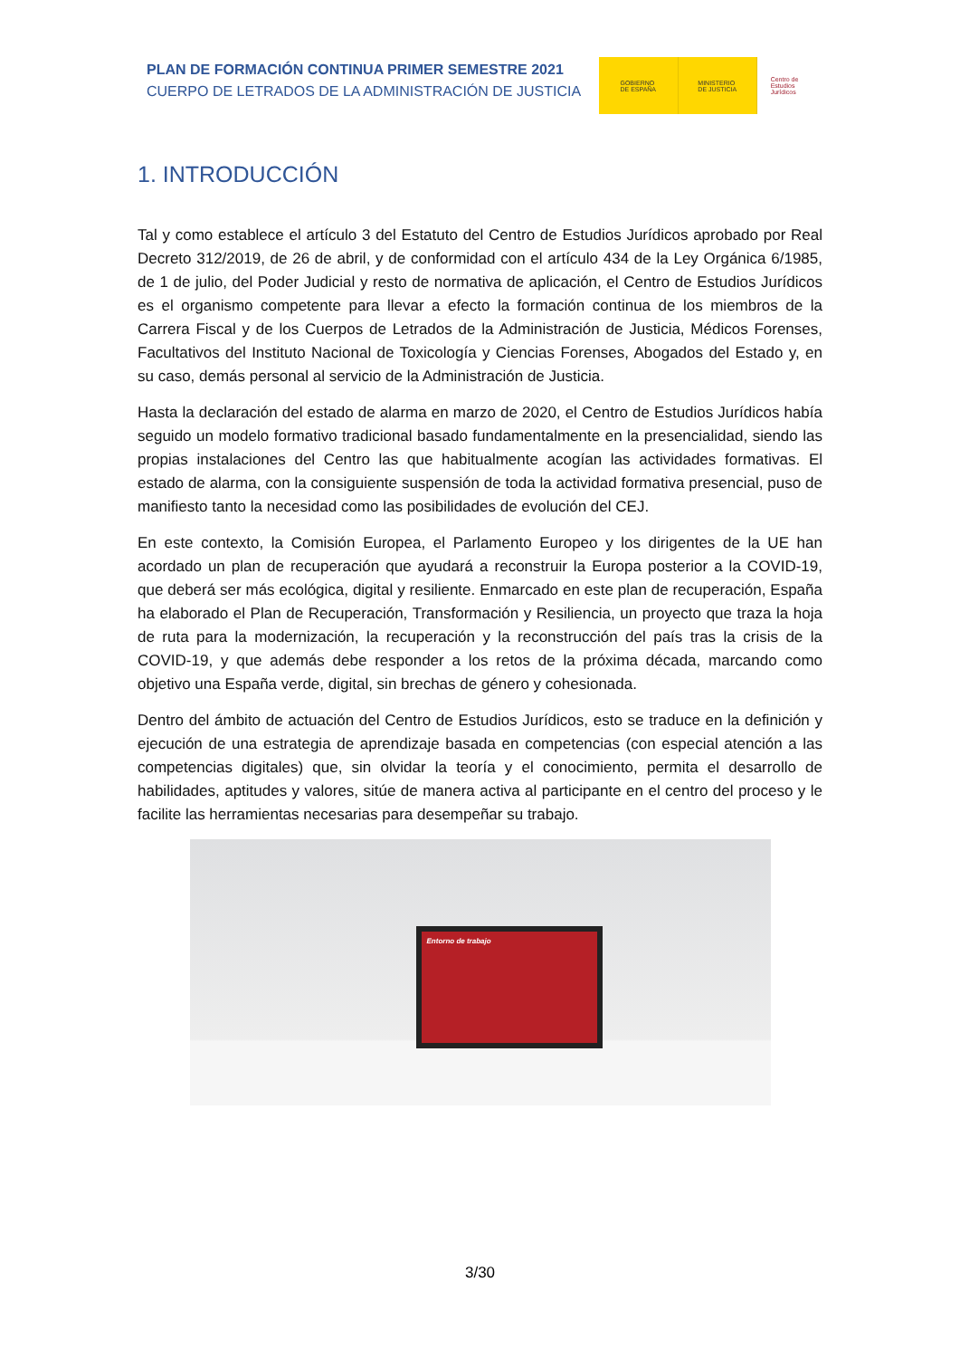PLAN DE FORMACIÓN CONTINUA PRIMER SEMESTRE 2021
CUERPO DE LETRADOS DE LA ADMINISTRACIÓN DE JUSTICIA
GOBIERNO
DE ESPAÑA
MINISTERIO
DE JUSTICIA
Centro de
Estudios
Jurídicos
1. INTRODUCCIÓN
Tal y como establece el artículo 3 del Estatuto del Centro de Estudios Jurídicos aprobado por Real Decreto 312/2019, de 26 de abril, y de conformidad con el artículo 434 de la Ley Orgánica 6/1985, de 1 de julio, del Poder Judicial y resto de normativa de aplicación, el Centro de Estudios Jurídicos es el organismo competente para llevar a efecto la formación continua de los miembros de la Carrera Fiscal y de los Cuerpos de Letrados de la Administración de Justicia, Médicos Forenses, Facultativos del Instituto Nacional de Toxicología y Ciencias Forenses, Abogados del Estado y, en su caso, demás personal al servicio de la Administración de Justicia.
Hasta la declaración del estado de alarma en marzo de 2020, el Centro de Estudios Jurídicos había seguido un modelo formativo tradicional basado fundamentalmente en la presencialidad, siendo las propias instalaciones del Centro las que habitualmente acogían las actividades formativas. El estado de alarma, con la consiguiente suspensión de toda la actividad formativa presencial, puso de manifiesto tanto la necesidad como las posibilidades de evolución del CEJ.
En este contexto, la Comisión Europea, el Parlamento Europeo y los dirigentes de la UE han acordado un plan de recuperación que ayudará a reconstruir la Europa posterior a la COVID-19, que deberá ser más ecológica, digital y resiliente. Enmarcado en este plan de recuperación, España ha elaborado el Plan de Recuperación, Transformación y Resiliencia, un proyecto que traza la hoja de ruta para la modernización, la recuperación y la reconstrucción del país tras la crisis de la COVID-19, y que además debe responder a los retos de la próxima década, marcando como objetivo una España verde, digital, sin brechas de género y cohesionada.
Dentro del ámbito de actuación del Centro de Estudios Jurídicos, esto se traduce en la definición y ejecución de una estrategia de aprendizaje basada en competencias (con especial atención a las competencias digitales) que, sin olvidar la teoría y el conocimiento, permita el desarrollo de habilidades, aptitudes y valores, sitúe de manera activa al participante en el centro del proceso y le facilite las herramientas necesarias para desempeñar su trabajo.
Entorno de trabajo
3/30